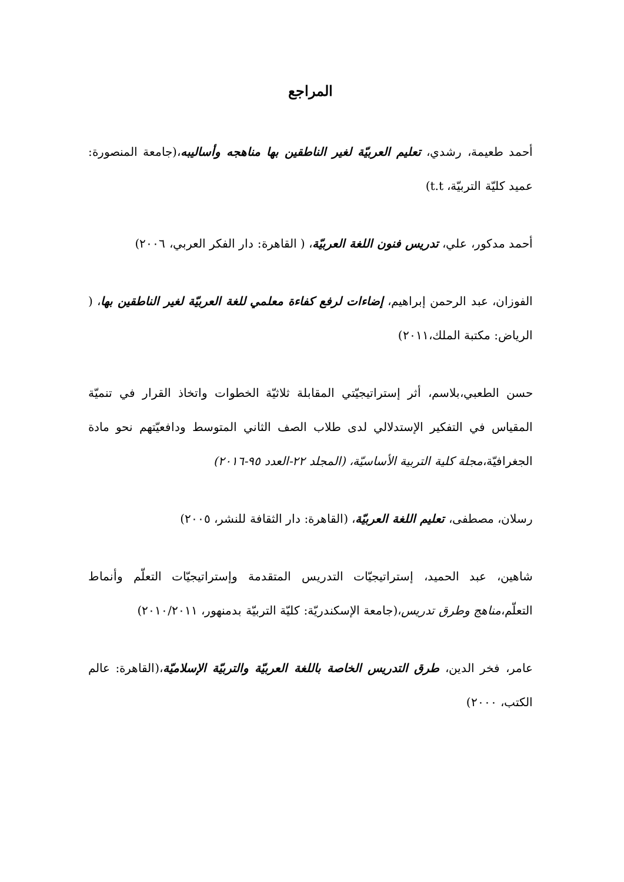المراجع
أحمد طعيمة، رشدي، تعليم العربيّة لغير الناطقين بها مناهجه وأساليبه،(جامعة المنصورة: عميد كليّة التربيّة، t.t)
أحمد مدكور، علي، تدريس فنون اللغة العربيّة، ( القاهرة: دار الفكر العربي، ٢٠٠٦)
الفوزان، عبد الرحمن إبراهيم، إضاءات لرفع كفاءة معلمي للغة العربيّة لغير الناطقين بها، ( الرياض: مكتبة الملك،٢٠١١)
حسن الطعبي،بلاسم، أثر إستراتيجيّتي المقابلة ثلاثيّة الخطوات واتخاذ القرار في تنميّة المقياس في التفكير الإستدلالي لدى طلاب الصف الثاني المتوسط ودافعيّتهم نحو مادة الجغرافيّة،مجلة كلية التربية الأساسيّة، (المجلد ٢٢-العدد ٩٥-٢٠١٦)
رسلان، مصطفى، تعليم اللغة العربيّة، (القاهرة: دار الثقافة للنشر، ٢٠٠٥)
شاهين، عبد الحميد، إستراتيجيّات التدريس المتقدمة وإستراتيجيّات التعلّم وأنماط التعلّم،مناهج وطرق تدريس،(جامعة الإسكندريّة: كليّة التربيّة بدمنهور، ٢٠١٠/٢٠١١)
عامر، فخر الدين، طرق التدريس الخاصة باللغة العربيّة والتربيّة الإسلاميّة،(القاهرة: عالم الكتب، ٢٠٠٠)